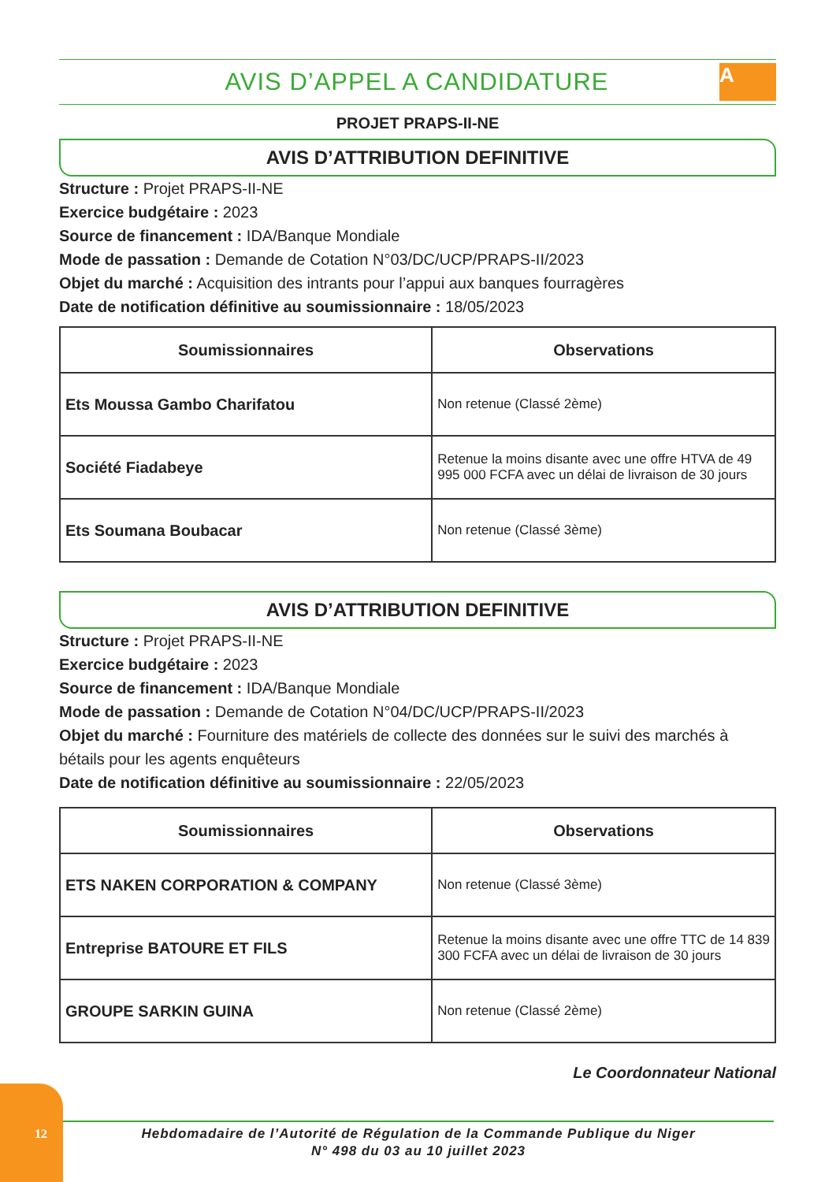AVIS D’APPEL A CANDIDATURE
A
PROJET PRAPS-II-NE
AVIS D’ATTRIBUTION DEFINITIVE
Structure : Projet PRAPS-II-NE
Exercice budgétaire : 2023
Source de financement : IDA/Banque Mondiale
Mode de passation : Demande de Cotation N°03/DC/UCP/PRAPS-II/2023
Objet du marché : Acquisition des intrants pour l’appui aux banques fourragères
Date de notification définitive au soumissionnaire : 18/05/2023
| Soumissionnaires | Observations |
| --- | --- |
| Ets Moussa Gambo Charifatou | Non retenue (Classé 2ème) |
| Société Fiadabeye | Retenue la moins disante avec une offre HTVA de 49 995 000 FCFA avec un délai de livraison de 30 jours |
| Ets Soumana Boubacar | Non retenue (Classé 3ème) |
AVIS D’ATTRIBUTION DEFINITIVE
Structure : Projet PRAPS-II-NE
Exercice budgétaire : 2023
Source de financement : IDA/Banque Mondiale
Mode de passation : Demande de Cotation N°04/DC/UCP/PRAPS-II/2023
Objet du marché : Fourniture des matériels de collecte des données sur le suivi des marchés à bétails pour les agents enquêteurs
Date de notification définitive au soumissionnaire : 22/05/2023
| Soumissionnaires | Observations |
| --- | --- |
| ETS NAKEN CORPORATION & COMPANY | Non retenue (Classé 3ème) |
| Entreprise BATOURE ET FILS | Retenue la moins disante avec une offre TTC de 14 839 300 FCFA avec un délai de livraison de 30 jours |
| GROUPE SARKIN GUINA | Non retenue (Classé 2ème) |
Le Coordonnateur National
12
Hebdomadaire de l’Autorité de Régulation de la Commande Publique du Niger
N° 498 du 03 au 10 juillet 2023